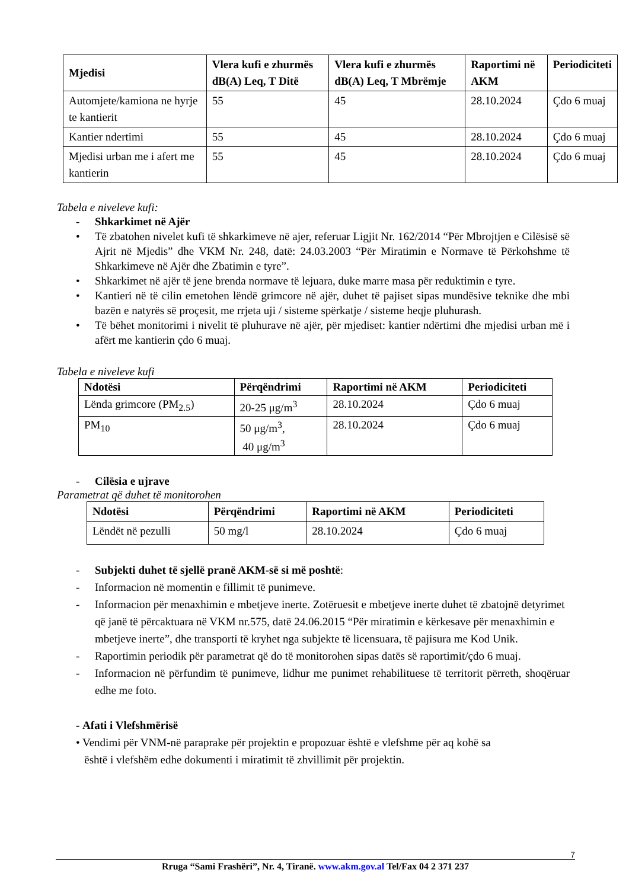| Mjedisi | Vlera kufi e zhurmës dB(A) Leq, T Ditë | Vlera kufi e zhurmës dB(A) Leq, T Mbrëmje | Raportimi në AKM | Periodiciteti |
| --- | --- | --- | --- | --- |
| Automjete/kamiona ne hyrje te kantierit | 55 | 45 | 28.10.2024 | Çdo 6 muaj |
| Kantier ndertimi | 55 | 45 | 28.10.2024 | Çdo 6 muaj |
| Mjedisi urban me i afert me kantierin | 55 | 45 | 28.10.2024 | Çdo 6 muaj |
Tabela e niveleve kufi:
- Shkarkimet në Ajër
• Të zbatohen nivelet kufi të shkarkimeve në ajer, referuar Ligjit Nr. 162/2014 “Për Mbrojtjen e Cilësisë së Ajrit në Mjedis” dhe VKM Nr. 248, datë: 24.03.2003 “Për Miratimin e Normave të Përkohshme të Shkarkimeve në Ajër dhe Zbatimin e tyre”.
• Shkarkimet në ajër të jene brenda normave të lejuara, duke marre masa për reduktimin e tyre.
• Kantieri në të cilin emetohen lëndë grimcore në ajër, duhet të pajiset sipas mundësive teknike dhe mbi bazën e natyrës së proçesit, me rrjeta uji / sisteme spërkatje / sisteme heqje pluhurash.
• Të bëhet monitorimi i nivelit të pluhurave në ajër, për mjediset: kantier ndërtimi dhe mjedisi urban më i afërt me kantierin çdo 6 muaj.
Tabela e niveleve kufi
| Ndotësi | Përqëndrimi | Raportimi në AKM | Periodiciteti |
| --- | --- | --- | --- |
| Lënda grimcore (PM<sub>2.5</sub>) | 20-25 μg/m<sup>3</sup> | 28.10.2024 | Çdo 6 muaj |
| PM<sub>10</sub> | 50 μg/m<sup>3</sup>, 40 μg/m<sup>3</sup> | 28.10.2024 | Çdo 6 muaj |
- Cilësia e ujrave
Parametrat që duhet të monitorohen
| Ndotësi | Përqëndrimi | Raportimi në AKM | Periodiciteti |
| --- | --- | --- | --- |
| Lëndët në pezulli | 50 mg/l | 28.10.2024 | Çdo 6 muaj |
- Subjekti duhet të sjellë pranë AKM-së si më poshtë:
- Informacion në momentin e fillimit të punimeve.
- Informacion për menaxhimin e mbetjeve inerte. Zotëruesit e mbetjeve inerte duhet të zbatojnë detyrimet që janë të përcaktuara në VKM nr.575, datë 24.06.2015 “Për miratimin e kërkesave për menaxhimin e mbetjeve inerte”, dhe transporti të kryhet nga subjekte të licensuara, të pajisura me Kod Unik.
- Raportimin periodik për parametrat që do të monitorohen sipas datës së raportimit/çdo 6 muaj.
- Informacion në përfundim të punimeve, lidhur me punimet rehabilituese të territorit përreth, shoqëruar edhe me foto.
- Afati i Vlefshmërisë
• Vendimi për VNM-në paraprake për projektin e propozuar është e vlefshme për aq kohë sa
është i vlefshëm edhe dokumenti i miratimit të zhvillimit për projektin.
7
Rruga “Sami Frashëri”, Nr. 4, Tiranë. www.akm.gov.al Tel/Fax 04 2 371 237